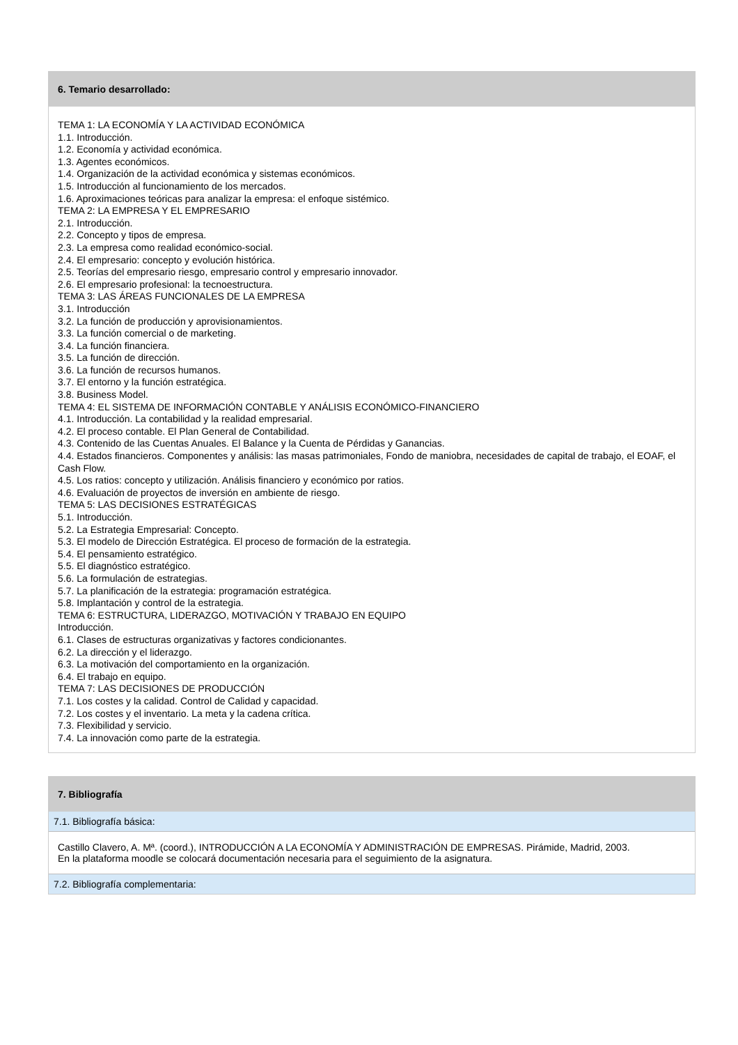6. Temario desarrollado:
TEMA 1: LA ECONOMÍA Y LA ACTIVIDAD ECONÓMICA
1.1. Introducción.
1.2. Economía y actividad económica.
1.3. Agentes económicos.
1.4. Organización de la actividad económica y sistemas económicos.
1.5. Introducción al funcionamiento de los mercados.
1.6. Aproximaciones teóricas para analizar la empresa: el enfoque sistémico.
TEMA 2: LA EMPRESA Y EL EMPRESARIO
2.1. Introducción.
2.2. Concepto y tipos de empresa.
2.3. La empresa como realidad económico-social.
2.4. El empresario: concepto y evolución histórica.
2.5. Teorías del empresario riesgo, empresario control y empresario innovador.
2.6. El empresario profesional: la tecnoestructura.
TEMA 3: LAS ÁREAS FUNCIONALES DE LA EMPRESA
3.1. Introducción
3.2. La función de producción y aprovisionamientos.
3.3. La función comercial o de marketing.
3.4. La función financiera.
3.5. La función de dirección.
3.6. La función de recursos humanos.
3.7. El entorno y la función estratégica.
3.8. Business Model.
TEMA 4: EL SISTEMA DE INFORMACIÓN CONTABLE Y ANÁLISIS ECONÓMICO-FINANCIERO
4.1. Introducción. La contabilidad y la realidad empresarial.
4.2. El proceso contable. El Plan General de Contabilidad.
4.3. Contenido de las Cuentas Anuales. El Balance y la Cuenta de Pérdidas y Ganancias.
4.4. Estados financieros. Componentes y análisis: las masas patrimoniales, Fondo de maniobra, necesidades de capital de trabajo, el EOAF, el Cash Flow.
4.5. Los ratios: concepto y utilización. Análisis financiero y económico por ratios.
4.6. Evaluación de proyectos de inversión en ambiente de riesgo.
TEMA 5: LAS DECISIONES ESTRATÉGICAS
5.1. Introducción.
5.2. La Estrategia Empresarial: Concepto.
5.3. El modelo de Dirección Estratégica. El proceso de formación de la estrategia.
5.4. El pensamiento estratégico.
5.5. El diagnóstico estratégico.
5.6. La formulación de estrategias.
5.7. La planificación de la estrategia: programación estratégica.
5.8. Implantación y control de la estrategia.
TEMA 6: ESTRUCTURA, LIDERAZGO, MOTIVACIÓN Y TRABAJO EN EQUIPO
Introducción.
6.1. Clases de estructuras organizativas y factores condicionantes.
6.2. La dirección y el liderazgo.
6.3. La motivación del comportamiento en la organización.
6.4. El trabajo en equipo.
TEMA 7: LAS DECISIONES DE PRODUCCIÓN
7.1. Los costes y la calidad. Control de Calidad y capacidad.
7.2. Los costes y el inventario. La meta y la cadena crítica.
7.3. Flexibilidad y servicio.
7.4. La innovación como parte de la estrategia.
7. Bibliografía
7.1. Bibliografía básica:
Castillo Clavero, A. Mª. (coord.), INTRODUCCIÓN A LA ECONOMÍA Y ADMINISTRACIÓN DE EMPRESAS. Pirámide, Madrid, 2003.
En la plataforma moodle se colocará documentación necesaria para el seguimiento de la asignatura.
7.2. Bibliografía complementaria: